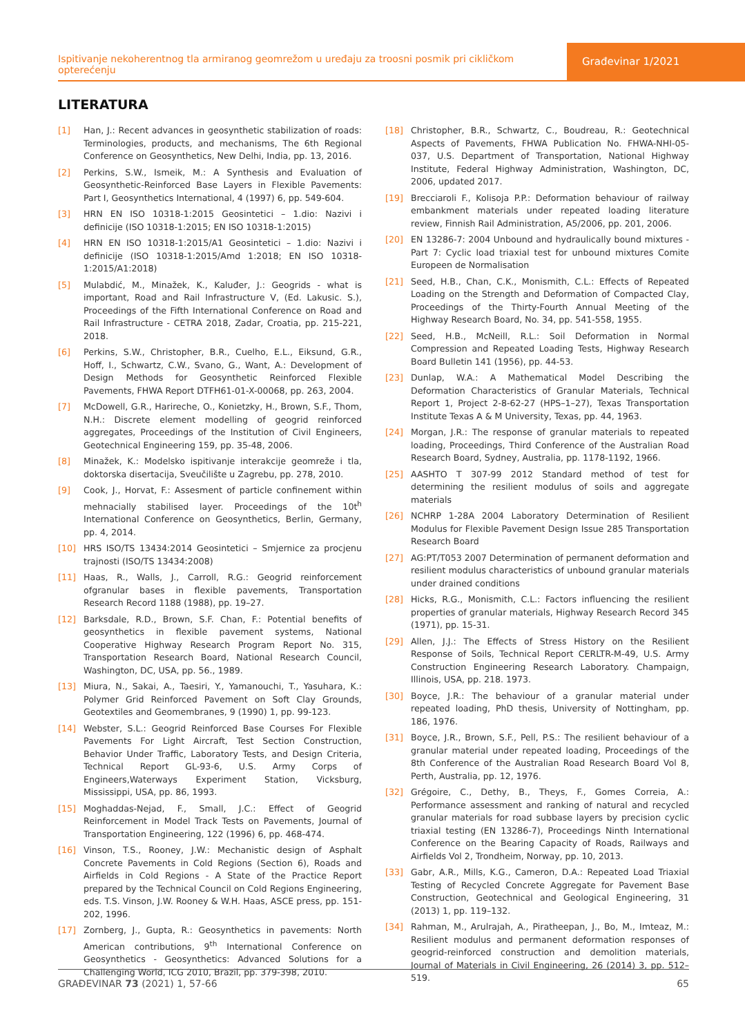Ispitivanje nekoherentnog tla armiranog geomrežom u uređaju za troosni posmik pri cikličkom opterećenju
Građevinar 1/2021
LITERATURA
[1] Han, J.: Recent advances in geosynthetic stabilization of roads: Terminologies, products, and mechanisms, The 6th Regional Conference on Geosynthetics, New Delhi, India, pp. 13, 2016.
[2] Perkins, S.W., Ismeik, M.: A Synthesis and Evaluation of Geosynthetic-Reinforced Base Layers in Flexible Pavements: Part I, Geosynthetics International, 4 (1997) 6, pp. 549-604.
[3] HRN EN ISO 10318-1:2015 Geosintetici – 1.dio: Nazivi i definicije (ISO 10318-1:2015; EN ISO 10318-1:2015)
[4] HRN EN ISO 10318-1:2015/A1 Geosintetici – 1.dio: Nazivi i definicije (ISO 10318-1:2015/Amd 1:2018; EN ISO 10318-1:2015/A1:2018)
[5] Mulabdić, M., Minažek, K., Kaluđer, J.: Geogrids - what is important, Road and Rail Infrastructure V, (Ed. Lakusic. S.), Proceedings of the Fifth International Conference on Road and Rail Infrastructure - CETRA 2018, Zadar, Croatia, pp. 215-221, 2018.
[6] Perkins, S.W., Christopher, B.R., Cuelho, E.L., Eiksund, G.R., Hoff, I., Schwartz, C.W., Svano, G., Want, A.: Development of Design Methods for Geosynthetic Reinforced Flexible Pavements, FHWA Report DTFH61-01-X-00068, pp. 263, 2004.
[7] McDowell, G.R., Harireche, O., Konietzky, H., Brown, S.F., Thom, N.H.: Discrete element modelling of geogrid reinforced aggregates, Proceedings of the Institution of Civil Engineers, Geotechnical Engineering 159, pp. 35-48, 2006.
[8] Minažek, K.: Modelsko ispitivanje interakcije geomreže i tla, doktorska disertacija, Sveučilište u Zagrebu, pp. 278, 2010.
[9] Cook, J., Horvat, F.: Assesment of particle confinement within mehnacially stabilised layer. Proceedings of the 10t<sup>h</sup> International Conference on Geosynthetics, Berlin, Germany, pp. 4, 2014.
[10] HRS ISO/TS 13434:2014 Geosintetici – Smjernice za procjenu trajnosti (ISO/TS 13434:2008)
[11] Haas, R., Walls, J., Carroll, R.G.: Geogrid reinforcement ofgranular bases in flexible pavements, Transportation Research Record 1188 (1988), pp. 19–27.
[12] Barksdale, R.D., Brown, S.F. Chan, F.: Potential benefits of geosynthetics in flexible pavement systems, National Cooperative Highway Research Program Report No. 315, Transportation Research Board, National Research Council, Washington, DC, USA, pp. 56., 1989.
[13] Miura, N., Sakai, A., Taesiri, Y., Yamanouchi, T., Yasuhara, K.: Polymer Grid Reinforced Pavement on Soft Clay Grounds, Geotextiles and Geomembranes, 9 (1990) 1, pp. 99-123.
[14] Webster, S.L.: Geogrid Reinforced Base Courses For Flexible Pavements For Light Aircraft, Test Section Construction, Behavior Under Traffic, Laboratory Tests, and Design Criteria, Technical Report GL-93-6, U.S. Army Corps of Engineers,Waterways Experiment Station, Vicksburg, Mississippi, USA, pp. 86, 1993.
[15] Moghaddas-Nejad, F., Small, J.C.: Effect of Geogrid Reinforcement in Model Track Tests on Pavements, Journal of Transportation Engineering, 122 (1996) 6, pp. 468-474.
[16] Vinson, T.S., Rooney, J.W.: Mechanistic design of Asphalt Concrete Pavements in Cold Regions (Section 6), Roads and Airfields in Cold Regions - A State of the Practice Report prepared by the Technical Council on Cold Regions Engineering, eds. T.S. Vinson, J.W. Rooney & W.H. Haas, ASCE press, pp. 151-202, 1996.
[17] Zornberg, J., Gupta, R.: Geosynthetics in pavements: North American contributions, 9<sup>th</sup> International Conference on Geosynthetics - Geosynthetics: Advanced Solutions for a Challenging World, ICG 2010, Brazil, pp. 379-398, 2010.
[18] Christopher, B.R., Schwartz, C., Boudreau, R.: Geotechnical Aspects of Pavements, FHWA Publication No. FHWA-NHI-05-037, U.S. Department of Transportation, National Highway Institute, Federal Highway Administration, Washington, DC, 2006, updated 2017.
[19] Brecciaroli F., Kolisoja P.P.: Deformation behaviour of railway embankment materials under repeated loading literature review, Finnish Rail Administration, A5/2006, pp. 201, 2006.
[20] EN 13286-7: 2004 Unbound and hydraulically bound mixtures - Part 7: Cyclic load triaxial test for unbound mixtures Comite Europeen de Normalisation
[21] Seed, H.B., Chan, C.K., Monismith, C.L.: Effects of Repeated Loading on the Strength and Deformation of Compacted Clay, Proceedings of the Thirty-Fourth Annual Meeting of the Highway Research Board, No. 34, pp. 541-558, 1955.
[22] Seed, H.B., McNeill, R.L.: Soil Deformation in Normal Compression and Repeated Loading Tests, Highway Research Board Bulletin 141 (1956), pp. 44-53.
[23] Dunlap, W.A.: A Mathematical Model Describing the Deformation Characteristics of Granular Materials, Technical Report 1, Project 2-8-62-27 (HPS–1–27), Texas Transportation Institute Texas A & M University, Texas, pp. 44, 1963.
[24] Morgan, J.R.: The response of granular materials to repeated loading, Proceedings, Third Conference of the Australian Road Research Board, Sydney, Australia, pp. 1178-1192, 1966.
[25] AASHTO T 307-99 2012 Standard method of test for determining the resilient modulus of soils and aggregate materials
[26] NCHRP 1-28A 2004 Laboratory Determination of Resilient Modulus for Flexible Pavement Design Issue 285 Transportation Research Board
[27] AG:PT/T053 2007 Determination of permanent deformation and resilient modulus characteristics of unbound granular materials under drained conditions
[28] Hicks, R.G., Monismith, C.L.: Factors influencing the resilient properties of granular materials, Highway Research Record 345 (1971), pp. 15-31.
[29] Allen, J.J.: The Effects of Stress History on the Resilient Response of Soils, Technical Report CERLTR-M-49, U.S. Army Construction Engineering Research Laboratory. Champaign, Illinois, USA, pp. 218. 1973.
[30] Boyce, J.R.: The behaviour of a granular material under repeated loading, PhD thesis, University of Nottingham, pp. 186, 1976.
[31] Boyce, J.R., Brown, S.F., Pell, P.S.: The resilient behaviour of a granular material under repeated loading, Proceedings of the 8th Conference of the Australian Road Research Board Vol 8, Perth, Australia, pp. 12, 1976.
[32] Grégoire, C., Dethy, B., Theys, F., Gomes Correia, A.: Performance assessment and ranking of natural and recycled granular materials for road subbase layers by precision cyclic triaxial testing (EN 13286-7), Proceedings Ninth International Conference on the Bearing Capacity of Roads, Railways and Airfields Vol 2, Trondheim, Norway, pp. 10, 2013.
[33] Gabr, A.R., Mills, K.G., Cameron, D.A.: Repeated Load Triaxial Testing of Recycled Concrete Aggregate for Pavement Base Construction, Geotechnical and Geological Engineering, 31 (2013) 1, pp. 119–132.
[34] Rahman, M., Arulrajah, A., Piratheepan, J., Bo, M., Imteaz, M.: Resilient modulus and permanent deformation responses of geogrid-reinforced construction and demolition materials, Journal of Materials in Civil Engineering, 26 (2014) 3, pp. 512–519.
GRAĐEVINAR 73 (2021) 1, 57-66 65